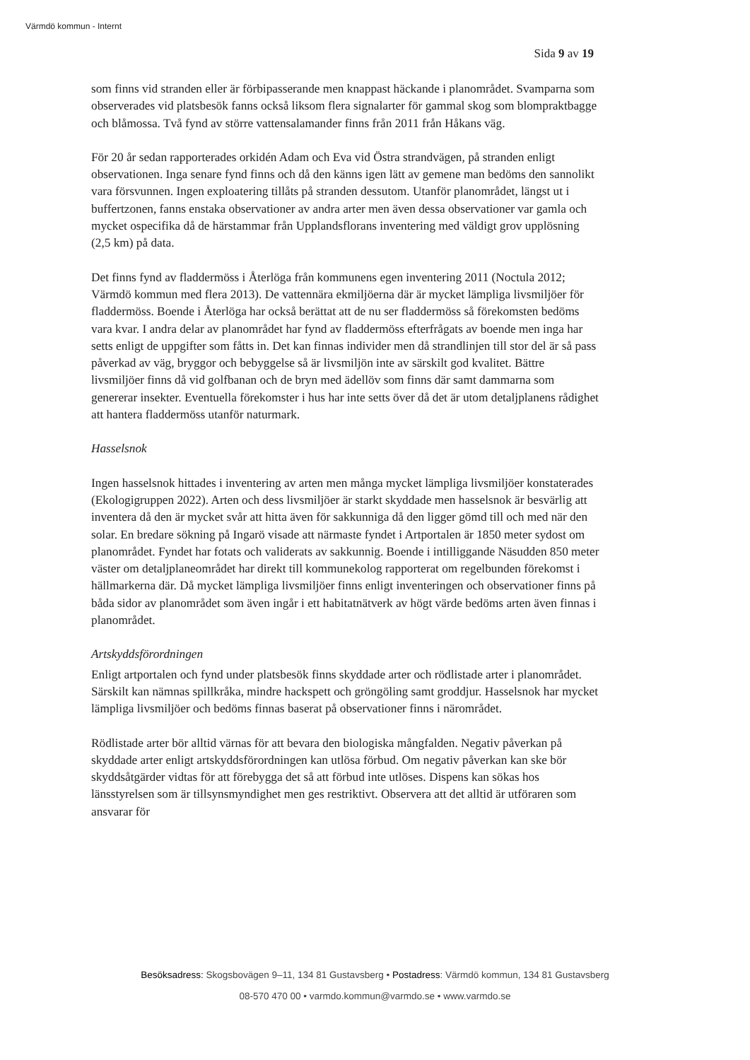Värmdö kommun - Internt
Sida 9 av 19
som finns vid stranden eller är förbipasserande men knappast häckande i planområdet. Svamparna som observerades vid platsbesök fanns också liksom flera signalarter för gammal skog som blompraktbagge och blåmossa. Två fynd av större vattensalamander finns från 2011 från Håkans väg.
För 20 år sedan rapporterades orkidén Adam och Eva vid Östra strandvägen, på stranden enligt observationen. Inga senare fynd finns och då den känns igen lätt av gemene man bedöms den sannolikt vara försvunnen. Ingen exploatering tillåts på stranden dessutom. Utanför planområdet, längst ut i buffertzonen, fanns enstaka observationer av andra arter men även dessa observationer var gamla och mycket ospecifika då de härstammar från Upplandsflorans inventering med väldigt grov upplösning (2,5 km) på data.
Det finns fynd av fladdermöss i Återlöga från kommunens egen inventering 2011 (Noctula 2012; Värmdö kommun med flera 2013). De vattennära ekmiljöerna där är mycket lämpliga livsmiljöer för fladdermöss. Boende i Återlöga har också berättat att de nu ser fladdermöss så förekomsten bedöms vara kvar. I andra delar av planområdet har fynd av fladdermöss efterfrågats av boende men inga har setts enligt de uppgifter som fåtts in. Det kan finnas individer men då strandlinjen till stor del är så pass påverkad av väg, bryggor och bebyggelse så är livsmiljön inte av särskilt god kvalitet. Bättre livsmiljöer finns då vid golfbanan och de bryn med ädellöv som finns där samt dammarna som genererar insekter. Eventuella förekomster i hus har inte setts över då det är utom detaljplanens rådighet att hantera fladdermöss utanför naturmark.
Hasselsnok
Ingen hasselsnok hittades i inventering av arten men många mycket lämpliga livsmiljöer konstaterades (Ekologigruppen 2022). Arten och dess livsmiljöer är starkt skyddade men hasselsnok är besvärlig att inventera då den är mycket svår att hitta även för sakkunniga då den ligger gömd till och med när den solar. En bredare sökning på Ingarö visade att närmaste fyndet i Artportalen är 1850 meter sydost om planområdet. Fyndet har fotats och validerats av sakkunnig. Boende i intilliggande Näsudden 850 meter väster om detaljplaneområdet har direkt till kommunekolog rapporterat om regelbunden förekomst i hällmarkerna där. Då mycket lämpliga livsmiljöer finns enligt inventeringen och observationer finns på båda sidor av planområdet som även ingår i ett habitatnätverk av högt värde bedöms arten även finnas i planområdet.
Artskyddsförordningen
Enligt artportalen och fynd under platsbesök finns skyddade arter och rödlistade arter i planområdet. Särskilt kan nämnas spillkråka, mindre hackspett och gröngöling samt groddjur. Hasselsnok har mycket lämpliga livsmiljöer och bedöms finnas baserat på observationer finns i närområdet.
Rödlistade arter bör alltid värnas för att bevara den biologiska mångfalden. Negativ påverkan på skyddade arter enligt artskyddsförordningen kan utlösa förbud. Om negativ påverkan kan ske bör skyddsåtgärder vidtas för att förebygga det så att förbud inte utlöses. Dispens kan sökas hos länsstyrelsen som är tillsynsmyndighet men ges restriktivt. Observera att det alltid är utföraren som ansvarar för
Besöksadress: Skogsbovägen 9–11, 134 81 Gustavsberg • Postadress: Värmdö kommun, 134 81 Gustavsberg
08-570 470 00 • varmdo.kommun@varmdo.se • www.varmdo.se